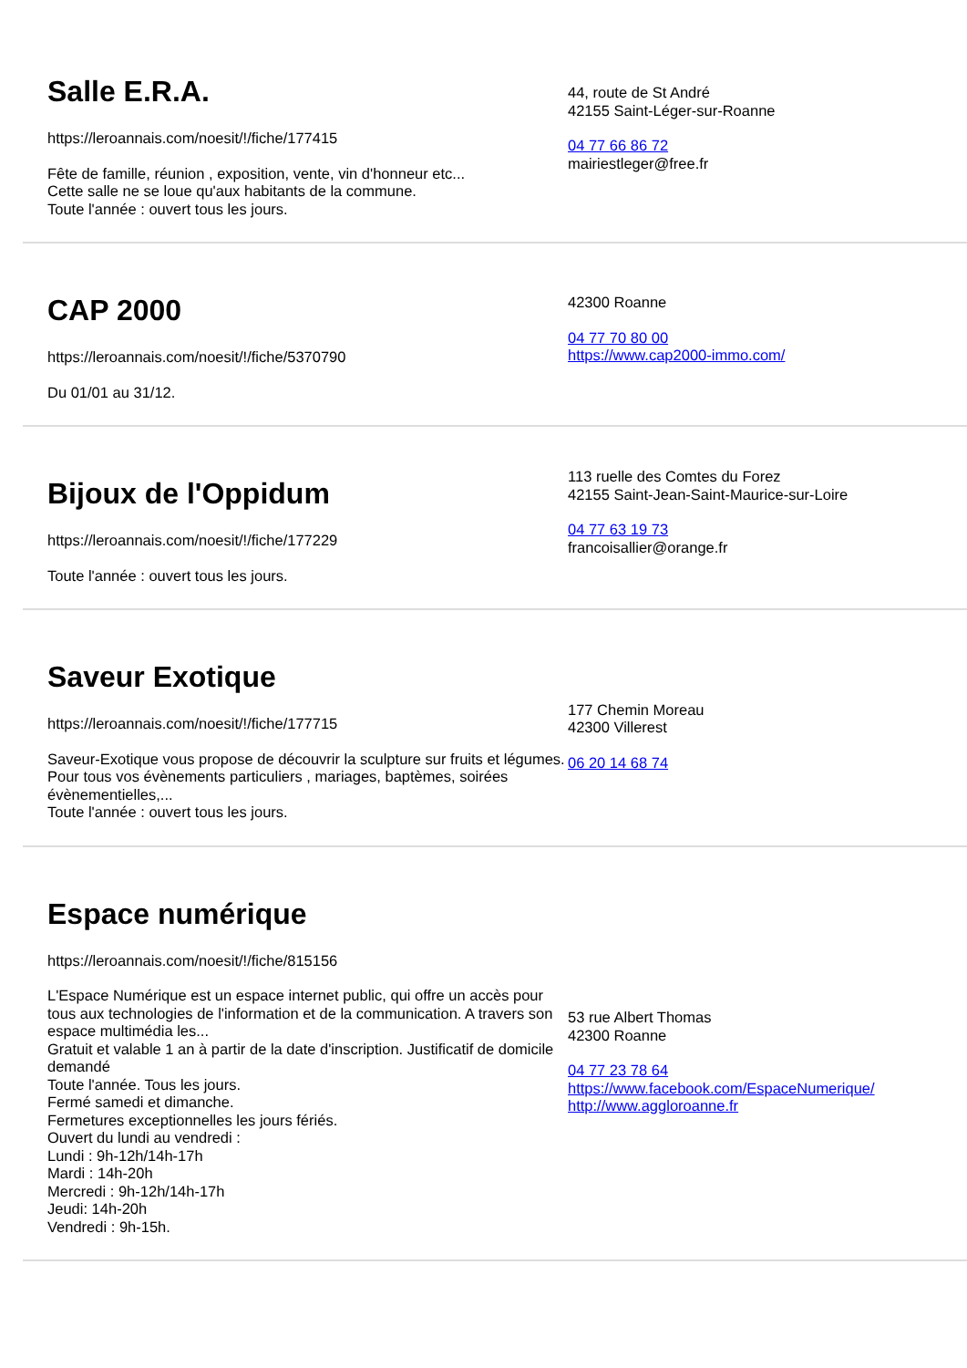Salle E.R.A.
https://leroannais.com/noesit/!/fiche/177415
Fête de famille, réunion , exposition, vente, vin d'honneur etc...
Cette salle ne se loue qu'aux habitants de la commune.
Toute l'année : ouvert tous les jours.
44, route de St André
42155 Saint-Léger-sur-Roanne
04 77 66 86 72
mairiestleger@free.fr
CAP 2000
https://leroannais.com/noesit/!/fiche/5370790
Du 01/01 au 31/12.
42300 Roanne
04 77 70 80 00
https://www.cap2000-immo.com/
Bijoux de l'Oppidum
https://leroannais.com/noesit/!/fiche/177229
Toute l'année : ouvert tous les jours.
113 ruelle des Comtes du Forez
42155 Saint-Jean-Saint-Maurice-sur-Loire
04 77 63 19 73
francoisallier@orange.fr
Saveur Exotique
https://leroannais.com/noesit/!/fiche/177715
Saveur-Exotique vous propose de découvrir la sculpture sur fruits et légumes. Pour tous vos évènements particuliers , mariages, baptèmes, soirées évènementielles,...
Toute l'année : ouvert tous les jours.
177 Chemin Moreau
42300 Villerest
06 20 14 68 74
Espace numérique
https://leroannais.com/noesit/!/fiche/815156
L'Espace Numérique est un espace internet public, qui offre un accès pour tous aux technologies de l'information et de la communication. A travers son espace multimédia les...
Gratuit et valable 1 an à partir de la date d'inscription. Justificatif de domicile demandé
Toute l'année. Tous les jours.
Fermé samedi et dimanche.
Fermetures exceptionnelles les jours fériés.
Ouvert du lundi au vendredi :
Lundi : 9h-12h/14h-17h
Mardi : 14h-20h
Mercredi : 9h-12h/14h-17h
Jeudi: 14h-20h
Vendredi : 9h-15h.
53 rue Albert Thomas
42300 Roanne
04 77 23 78 64
https://www.facebook.com/EspaceNumerique/
http://www.aggloroanne.fr